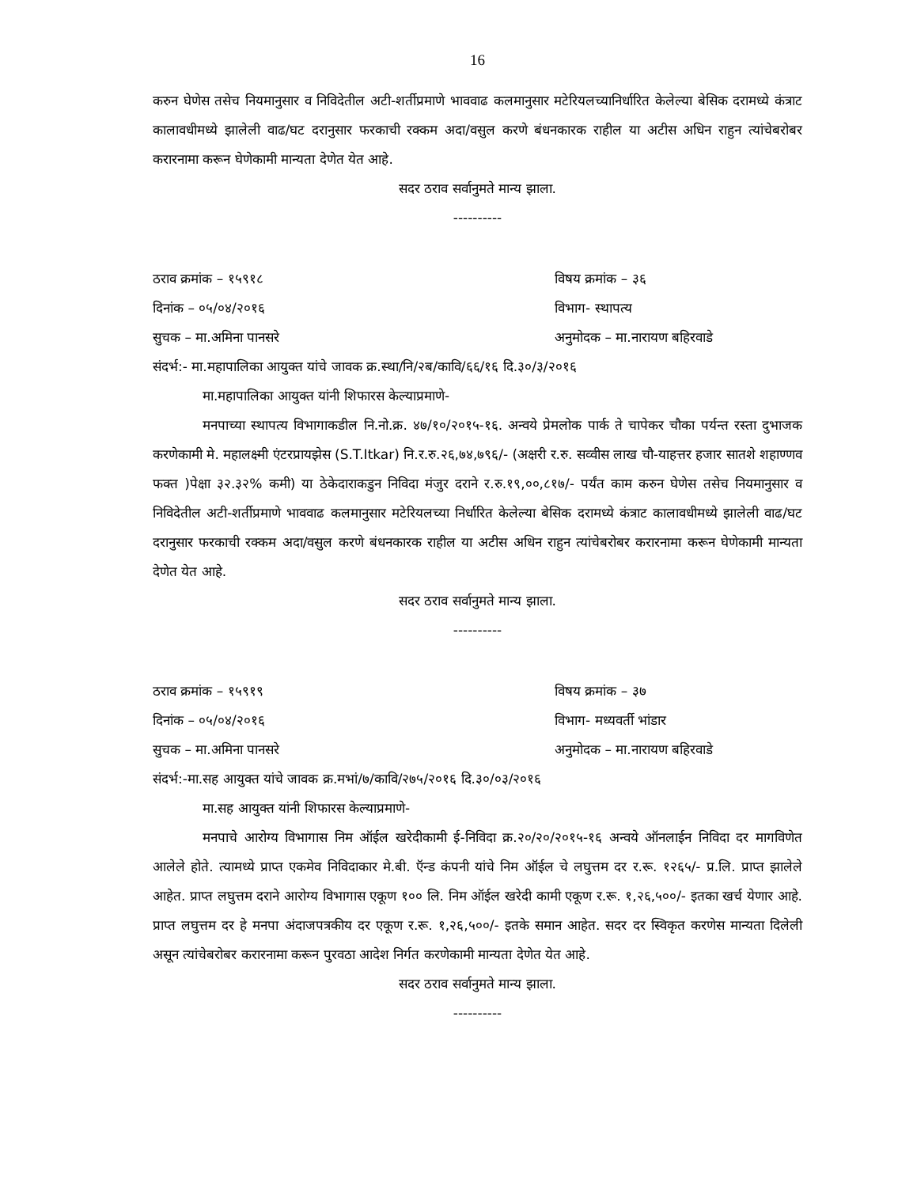16
करुन घेणेस तसेच नियमानुसार व निविदेतील अटी-शर्तीप्रमाणे भाववाढ कलमानुसार मटेरियलच्यानिर्धारित केलेल्या बेसिक दरामध्ये कंत्राट कालावधीमध्ये झालेली वाढ/घट दरानुसार फरकाची रक्कम अदा/वसुल करणे बंधनकारक राहील या अटीस अधिन राहुन त्यांचेबरोबर करारनामा करून घेणेकामी मान्यता देणेत येत आहे.
सदर ठराव सर्वानुमते मान्य झाला.
----------
ठराव क्रमांक – १५९१८ विषय क्रमांक – ३६
दिनांक – ०५/०४/२०१६ विभाग- स्थापत्य
सुचक – मा.अमिना पानसरे अनुमोदक – मा.नारायण बहिरवाडे
संदर्भ:- मा.महापालिका आयुक्त यांचे जावक क्र.स्था/नि/२ब/कावि/६६/१६ दि.३०/३/२०१६
मा.महापालिका आयुक्त यांनी शिफारस केल्याप्रमाणे-
मनपाच्या स्थापत्य विभागाकडील नि.नो.क्र. ४७/१०/२०१५-१६. अन्वये प्रेमलोक पार्क ते चापेकर चौका पर्यन्त रस्ता दुभाजक करणेकामी मे. महालक्ष्मी एंटरप्रायझेस (S.T.Itkar) नि.र.रु.२६,७४,७९६/- (अक्षरी र.रु. सव्वीस लाख चौ-याहत्तर हजार सातशे शहाण्णव फक्त )पेक्षा ३२.३२% कमी) या ठेकेदाराकडुन निविदा मंजुर दराने र.रु.१९,००,८१७/- पर्यंत काम करुन घेणेस तसेच नियमानुसार व निविदेतील अटी-शर्तीप्रमाणे भाववाढ कलमानुसार मटेरियलच्या निर्धारित केलेल्या बेसिक दरामध्ये कंत्राट कालावधीमध्ये झालेली वाढ/घट दरानुसार फरकाची रक्कम अदा/वसुल करणे बंधनकारक राहील या अटीस अधिन राहुन त्यांचेबरोबर करारनामा करून घेणेकामी मान्यता देणेत येत आहे.
सदर ठराव सर्वानुमते मान्य झाला.
----------
ठराव क्रमांक – १५९१९ विषय क्रमांक – ३७
दिनांक – ०५/०४/२०१६ विभाग- मध्यवर्ती भांडार
सुचक – मा.अमिना पानसरे अनुमोदक – मा.नारायण बहिरवाडे
संदर्भ:-मा.सह आयुक्त यांचे जावक क्र.मभां/७/कावि/२७५/२०१६ दि.३०/०३/२०१६
मा.सह आयुक्त यांनी शिफारस केल्याप्रमाणे-
मनपाचे आरोग्य विभागास निम ऑईल खरेदीकामी ई-निविदा क्र.२०/२०/२०१५-१६ अन्वये ऑनलाईन निविदा दर मागविणेत आलेले होते. त्यामध्ये प्राप्त एकमेव निविदाकार मे.बी. ऍन्ड कंपनी यांचे निम ऑईल चे लघुत्तम दर र.रू. १२६५/- प्र.लि. प्राप्त झालेले आहेत. प्राप्त लघुत्तम दराने आरोग्य विभागास एकूण १०० लि. निम ऑईल खरेदी कामी एकूण र.रू. १,२६,५००/- इतका खर्च येणार आहे. प्राप्त लघुत्तम दर हे मनपा अंदाजपत्रकीय दर एकूण र.रू. १,२६,५००/- इतके समान आहेत. सदर दर स्विकृत करणेस मान्यता दिलेली असून त्यांचेबरोबर करारनामा करून पुरवठा आदेश निर्गत करणेकामी मान्यता देणेत येत आहे.
सदर ठराव सर्वानुमते मान्य झाला.
----------